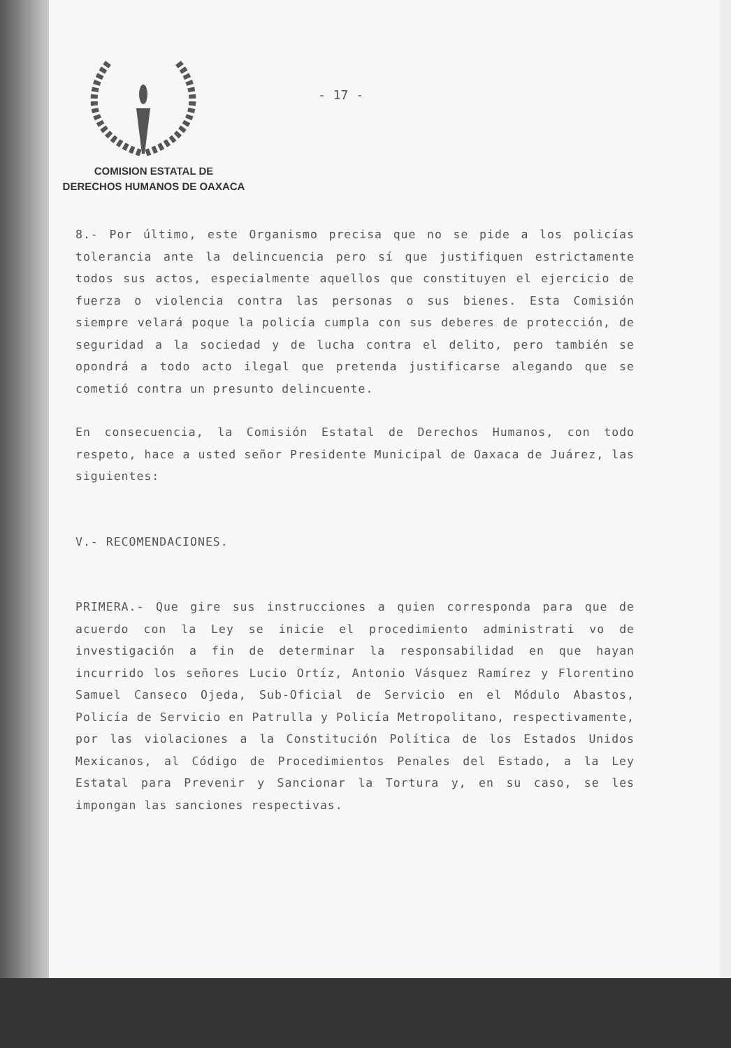COMISION ESTATAL DE
DERECHOS HUMANOS DE OAXACA
- 17 -
8.- Por último, este Organismo precisa que no se pide a los policías tolerancia ante la delincuencia pero sí que justifiquen estrictamente todos sus actos, especialmente aquellos que constituyen el ejercicio de fuerza o violencia contra las personas o sus bienes. Esta Comisión siempre velará poque la policía cumpla con sus deberes de protección, de seguridad a la sociedad y de lucha contra el delito, pero también se opondrá a todo acto ilegal que pretenda justificarse alegando que se cometió contra un presunto delincuente.
En consecuencia, la Comisión Estatal de Derechos Humanos, con todo respeto, hace a usted señor Presidente Municipal de Oaxaca de Juárez, las siguientes:
V.- RECOMENDACIONES.
PRIMERA.- Que gire sus instrucciones a quien corresponda para que de acuerdo con la Ley se inicie el procedimiento administrati vo de investigación a fin de determinar la responsabilidad en que hayan incurrido los señores Lucio Ortíz, Antonio Vásquez Ramírez y Florentino Samuel Canseco Ojeda, Sub-Oficial de Servicio en el Módulo Abastos, Policía de Servicio en Patrulla y Policía Metropolitano, respectivamente, por las violaciones a la Constitución Política de los Estados Unidos Mexicanos, al Código de Procedimientos Penales del Estado, a la Ley Estatal para Prevenir y Sancionar la Tortura y, en su caso, se les impongan las sanciones respectivas.